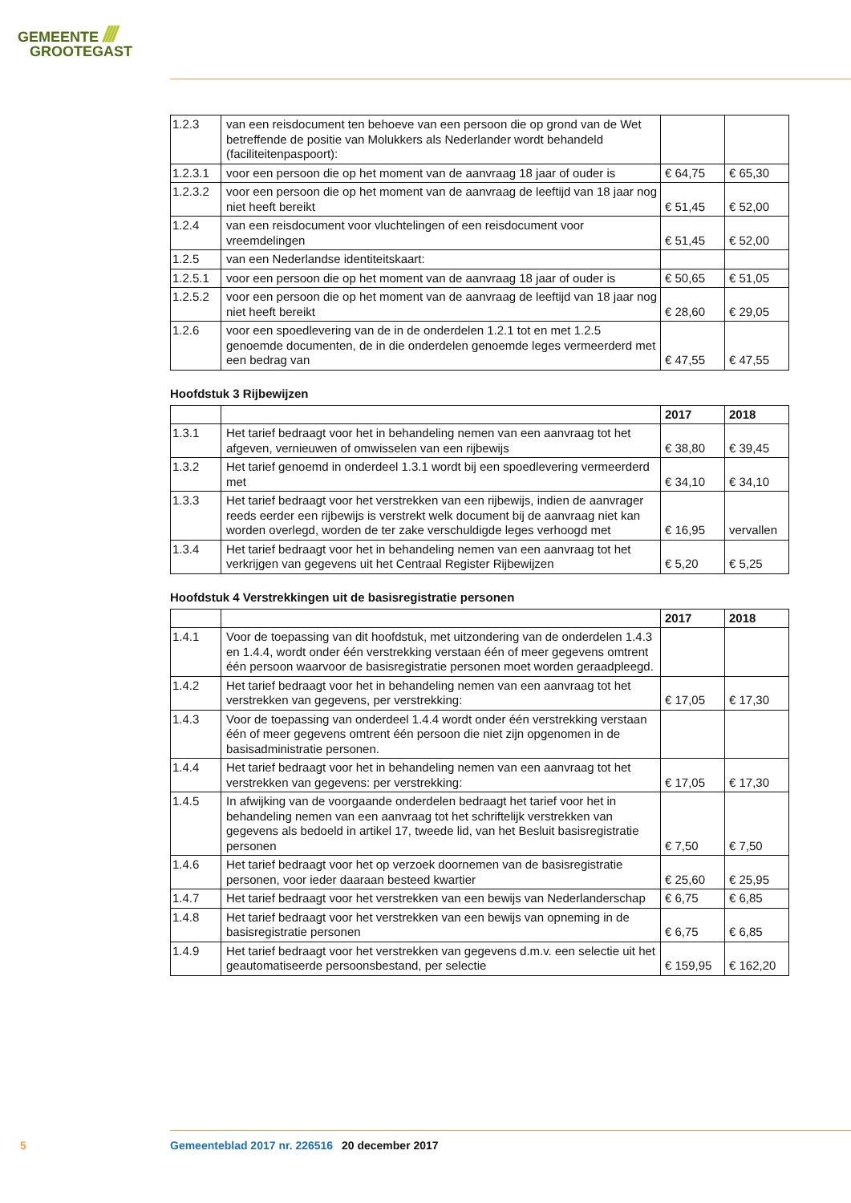GEMEENTE ////
GROOTEGAST
| 1.2.3 | van een reisdocument ten behoeve van een persoon die op grond van de Wet betreffende de positie van Molukkers als Nederlander wordt behandeld (faciliteitenpaspoort): | | |
| 1.2.3.1 | voor een persoon die op het moment van de aanvraag 18 jaar of ouder is | € 64,75 | € 65,30 |
| 1.2.3.2 | voor een persoon die op het moment van de aanvraag de leeftijd van 18 jaar nog niet heeft bereikt | € 51,45 | € 52,00 |
| 1.2.4 | van een reisdocument voor vluchtelingen of een reisdocument voor vreemdelingen | € 51,45 | € 52,00 |
| 1.2.5 | van een Nederlandse identiteitskaart: | | |
| 1.2.5.1 | voor een persoon die op het moment van de aanvraag 18 jaar of ouder is | € 50,65 | € 51,05 |
| 1.2.5.2 | voor een persoon die op het moment van de aanvraag de leeftijd van 18 jaar nog niet heeft bereikt | € 28,60 | € 29,05 |
| 1.2.6 | voor een spoedlevering van de in de onderdelen 1.2.1 tot en met 1.2.5 genoemde documenten, de in die onderdelen genoemde leges vermeerderd met een bedrag van | € 47,55 | € 47,55 |
Hoofdstuk 3 Rijbewijzen
| | | 2017 | 2018 |
| --- | --- | --- | --- |
| 1.3.1 | Het tarief bedraagt voor het in behandeling nemen van een aanvraag tot het afgeven, vernieuwen of omwisselen van een rijbewijs | € 38,80 | € 39,45 |
| 1.3.2 | Het tarief genoemd in onderdeel 1.3.1 wordt bij een spoedlevering vermeerderd met | € 34,10 | € 34,10 |
| 1.3.3 | Het tarief bedraagt voor het verstrekken van een rijbewijs, indien de aanvrager reeds eerder een rijbewijs is verstrekt welk document bij de aanvraag niet kan worden overlegd, worden de ter zake verschuldigde leges verhoogd met | € 16,95 | vervallen |
| 1.3.4 | Het tarief bedraagt voor het in behandeling nemen van een aanvraag tot het verkrijgen van gegevens uit het Centraal Register Rijbewijzen | € 5,20 | € 5,25 |
Hoofdstuk 4 Verstrekkingen uit de basisregistratie personen
| | | 2017 | 2018 |
| --- | --- | --- | --- |
| 1.4.1 | Voor de toepassing van dit hoofdstuk, met uitzondering van de onderdelen 1.4.3 en 1.4.4, wordt onder één verstrekking verstaan één of meer gegevens omtrent één persoon waarvoor de basisregistratie personen moet worden geraadpleegd. | | |
| 1.4.2 | Het tarief bedraagt voor het in behandeling nemen van een aanvraag tot het verstrekken van gegevens, per verstrekking: | € 17,05 | € 17,30 |
| 1.4.3 | Voor de toepassing van onderdeel 1.4.4 wordt onder één verstrekking verstaan één of meer gegevens omtrent één persoon die niet zijn opgenomen in de basisadministratie personen. | | |
| 1.4.4 | Het tarief bedraagt voor het in behandeling nemen van een aanvraag tot het verstrekken van gegevens: per verstrekking: | € 17,05 | € 17,30 |
| 1.4.5 | In afwijking van de voorgaande onderdelen bedraagt het tarief voor het in behandeling nemen van een aanvraag tot het schriftelijk verstrekken van gegevens als bedoeld in artikel 17, tweede lid, van het Besluit basisregistratie personen | € 7,50 | € 7,50 |
| 1.4.6 | Het tarief bedraagt voor het op verzoek doornemen van de basisregistratie personen, voor ieder daaraan besteed kwartier | € 25,60 | € 25,95 |
| 1.4.7 | Het tarief bedraagt voor het verstrekken van een bewijs van Nederlanderschap | € 6,75 | € 6,85 |
| 1.4.8 | Het tarief bedraagt voor het verstrekken van een bewijs van opneming in de basisregistratie personen | € 6,75 | € 6,85 |
| 1.4.9 | Het tarief bedraagt voor het verstrekken van gegevens d.m.v. een selectie uit het geautomatiseerde persoonsbestand, per selectie | € 159,95 | € 162,20 |
5 Gemeenteblad 2017 nr. 226516 20 december 2017